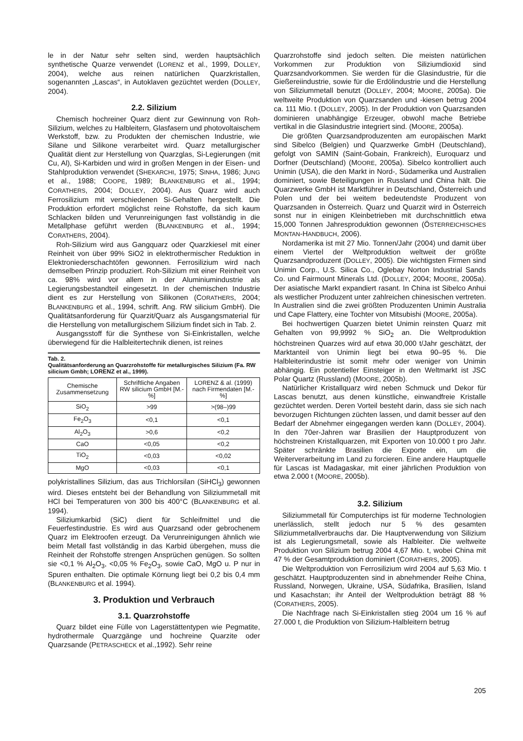le in der Natur sehr selten sind, werden hauptsächlich synthetische Quarze verwendet (LORENZ et al., 1999, DOLLEY, 2004), welche aus reinen natürlichen Quarzkristallen, sogenannten „Lascas“, in Autoklaven gezüchtet werden (DOLLEY, 2004).
2.2. Silizium
Chemisch hochreiner Quarz dient zur Gewinnung von Roh-Silizium, welches zu Halbleitern, Glasfasern und photovoltaischem Werkstoff, bzw. zu Produkten der chemischen Industrie, wie Silane und Silikone verarbeitet wird. Quarz metallurgischer Qualität dient zur Herstellung von Quarzglas, Si-Legierungen (mit Cu, Al), Si-Karbiden und wird in großen Mengen in der Eisen- und Stahlproduktion verwendet (SHEKARCHI, 1975; SINHA, 1986; JUNG et al., 1988; COOPE, 1989; BLANKENBURG et al., 1994; CORATHERS, 2004; DOLLEY, 2004). Aus Quarz wird auch Ferrosilizium mit verschiedenen Si-Gehalten hergestellt. Die Produktion erfordert möglichst reine Rohstoffe, da sich kaum Schlacken bilden und Verunreinigungen fast vollständig in die Metallphase geführt werden (BLANKENBURG et al., 1994; CORATHERS, 2004).
Roh-Silizium wird aus Gangquarz oder Quarzkiesel mit einer Reinheit von über 99% SiO2 in elektrothermischer Reduktion in Elektroniederschachtöfen gewonnen. Ferrosilizium wird nach demselben Prinzip produziert. Roh-Silizium mit einer Reinheit von ca. 98% wird vor allem in der Aluminiumindustrie als Legierungsbestandteil eingesetzt. In der chemischen Industrie dient es zur Herstellung von Silikonen (CORATHERS, 2004; BLANKENBURG et al., 1994, schrift. Ang. RW silicium GmbH). Die Qualitätsanforderung für Quarzit/Quarz als Ausgangsmaterial für die Herstellung von metallurgischem Silizium findet sich in Tab. 2.
Ausgangsstoff für die Synthese von Si-Einkristallen, welche überwiegend für die Halbleitertechnik dienen, ist reines
Tab. 2.
Qualitätsanforderung an Quarzrohstoffe für metallurgisches Silizium (Fa. RW silicium Gmbh; LORENZ et al., 1999).
| Chemische Zusammensetzung | Schriftliche Angaben RW silicium GmbH [M.-%] | L ORENZ & al. (1999) nach Firmendaten [M.-%] |
| --- | --- | --- |
| SiO<sub>2</sub> | >99 | >(98–)99 |
| Fe<sub>2</sub>O<sub>3</sub> | <0,1 | <0,1 |
| Al<sub>2</sub>O<sub>3</sub> | >0,6 | <0,2 |
| CaO | <0,05 | <0,2 |
| TiO<sub>2</sub> | <0,03 | <0,02 |
| MgO | <0,03 | <0,1 |
polykristallines Silizium, das aus Trichlorsilan (SiHCl<sub>3</sub>) gewonnen wird. Dieses entsteht bei der Behandlung von Siliziummetall mit HCl bei Temperaturen von 300 bis 400°C (BLANKENBURG et al. 1994).
Siliziumkarbid (SiC) dient für Schleifmittel und die Feuerfestindustrie. Es wird aus Quarzsand oder gebrochenem Quarz im Elektroofen erzeugt. Da Verunreinigungen ähnlich wie beim Metall fast vollständig in das Karbid übergehen, muss die Reinheit der Rohstoffe strengen Ansprüchen genügen. So sollten sie <0,1 % Al<sub>2</sub>O<sub>3</sub>, <0,05 % Fe<sub>2</sub>O<sub>3</sub>, sowie CaO, MgO u. P nur in Spuren enthalten. Die optimale Körnung liegt bei 0,2 bis 0,4 mm (BLANKENBURG et al. 1994).
3. Produktion und Verbrauch
3.1. Quarzrohstoffe
Quarz bildet eine Fülle von Lagerstättentypen wie Pegmatite, hydrothermale Quarzgänge und hochreine Quarzite oder Quarzsande (PETRASCHECK et al.,1992). Sehr reine
Quarzrohstoffe sind jedoch selten. Die meisten natürlichen Vorkommen zur Produktion von Siliziumdioxid sind Quarzsandvorkommen. Sie werden für die Glasindustrie, für die Gießereiindustrie, sowie für die Erdölindustrie und die Herstellung von Siliziummetall benutzt (DOLLEY, 2004; MOORE, 2005a). Die weltweite Produktion von Quarzsanden und -kiesen betrug 2004 ca. 111 Mio. t (DOLLEY, 2005). In der Produktion von Quarzsanden dominieren unabhängige Erzeuger, obwohl mache Betriebe vertikal in die Glasindustrie integriert sind. (MOORE, 2005a).
Die größten Quarzsandproduzenten am europäischen Markt sind Sibelco (Belgien) und Quarzwerke GmbH (Deutschland), gefolgt von SAMIN (Saint-Gobain, Frankreich), Euroquarz und Dorfner (Deutschland) (MOORE, 2005a). Sibelco kontrolliert auch Unimin (USA), die den Markt in Nord-, Südamerika und Australien dominiert, sowie Beteiligungen in Russland und China hält. Die Quarzwerke GmbH ist Marktführer in Deutschland, Österreich und Polen und der bei weitem bedeutendste Produzent von Quarzsanden in Österreich. Quarz und Quarzit wird in Österreich sonst nur in einigen Kleinbetrieben mit durchschnittlich etwa 15,000 Tonnen Jahresproduktion gewonnen (ÖSTERREICHISCHES MONTAN-HANDBUCH, 2006).
Nordamerika ist mit 27 Mio. Tonnen/Jahr (2004) und damit über einem Viertel der Weltproduktion weltweit der größte Quarzsandproduzent (DOLLEY, 2005). Die wichtigsten Firmen sind Unimin Corp., U.S. Silica Co., Oglebay Norton Industrial Sands Co. und Fairmount Minerals Ltd. (DOLLEY, 2004; MOORE, 2005a). Der asiatische Markt expandiert rasant. In China ist Sibelco Anhui als westlicher Produzent unter zahlreichen chinesischen vertreten. In Australien sind die zwei größten Produzenten Unimin Australia und Cape Flattery, eine Tochter von Mitsubishi (MOORE, 2005a).
Bei hochwertigen Quarzen bietet Unimin reinsten Quarz mit Gehalten von 99,9992 % SiO<sub>2</sub> an. Die Weltproduktion höchstreinen Quarzes wird auf etwa 30,000 t/Jahr geschätzt, der Marktanteil von Unimin liegt bei etwa 90–95 %. Die Halbleiterindustrie ist somit mehr oder weniger von Unimin abhängig. Ein potentieller Einsteiger in den Weltmarkt ist JSC Polar Quartz (Russland) (MOORE, 2005b).
Natürlicher Kristallquarz wird neben Schmuck und Dekor für Lascas benutzt, aus denen künstliche, einwandfreie Kristalle gezüchtet werden. Deren Vorteil besteht darin, dass sie sich nach bevorzugen Richtungen züchten lassen, und damit besser auf den Bedarf der Abnehmer eingegangen werden kann (DOLLEY, 2004). In den 70er-Jahren war Brasilien der Hauptproduzent von höchstreinen Kristallquarzen, mit Exporten von 10.000 t pro Jahr. Später schränkte Brasilien die Exporte ein, um die Weiterverarbeitung im Land zu forcieren. Eine andere Hauptquelle für Lascas ist Madagaskar, mit einer jährlichen Produktion von etwa 2.000 t (MOORE, 2005b).
3.2. Silizium
Siliziummetall für Computerchips ist für moderne Technologien unerlässlich, stellt jedoch nur 5 % des gesamten Siliziummetallverbrauchs dar. Die Hauptverwendung von Silizium ist als Legierungsmetall, sowie als Halbleiter. Die weltweite Produktion von Silizium betrug 2004 4,67 Mio. t, wobei China mit 47 % der Gesamtproduktion dominiert (CORATHERS, 2005).
Die Weltproduktion von Ferrosilizium wird 2004 auf 5,63 Mio. t geschätzt. Hauptproduzenten sind in abnehmender Reihe China, Russland, Norwegen, Ukraine, USA, Südafrika, Brasilien, Island und Kasachstan; ihr Anteil der Weltproduktion beträgt 88 % (CORATHERS, 2005).
Die Nachfrage nach Si-Einkristallen stieg 2004 um 16 % auf 27.000 t, die Produktion von Silizium-Halbleitern betrug
205